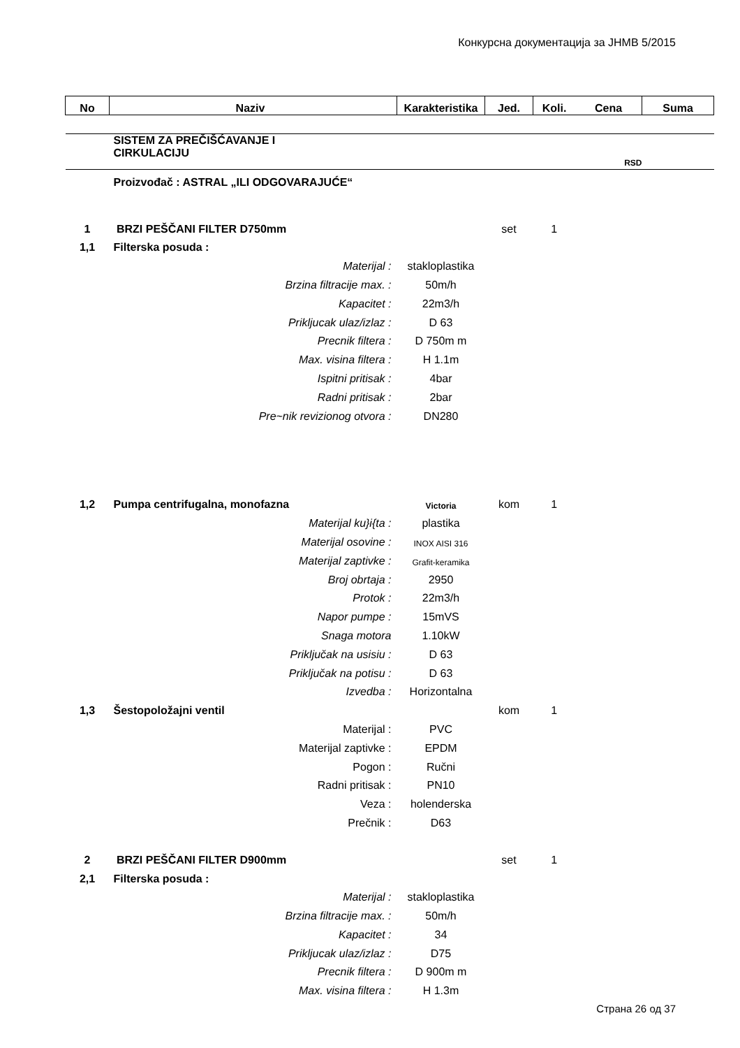Конкурсна документација за ЈНМВ 5/2015
| No | Naziv | Karakteristika | Jed. | Koli. | Cena | Suma |
| --- | --- | --- | --- | --- | --- | --- |
| | SISTEM ZA PREČIŠĆAVANJE I CIRKULACIJU | | | | | |
| | | | | | RSD | |
| | Proizvođač : ASTRAL „ILI ODGOVARAJUĆE“ | | | | | |
| 1 | BRZI PEŠČANI FILTER D750mm | | set | 1 | | |
| 1,1 | Filterska posuda : | | | | | |
| | Materijal : | stakloplastika | | | | |
| | Brzina filtracije max. : | 50m/h | | | | |
| | Kapacitet : | 22m3/h | | | | |
| | Prikljucak ulaz/izlaz : | D 63 | | | | |
| | Precnik filtera : | D 750m m | | | | |
| | Max. visina filtera : | H 1.1m | | | | |
| | Ispitni pritisak : | 4bar | | | | |
| | Radni pritisak : | 2bar | | | | |
| | Pre~nik revizionog otvora : | DN280 | | | | |
| 1,2 | Pumpa centrifugalna, monofazna | Victoria | kom | 1 | | |
| | Materijal ku}i{ta : | plastika | | | | |
| | Materijal osovine : | INOX AISI 316 | | | | |
| | Materijal zaptivke : | Grafit-keramika | | | | |
| | Broj obrtaja : | 2950 | | | | |
| | Protok : | 22m3/h | | | | |
| | Napor pumpe : | 15mVS | | | | |
| | Snaga motora | 1.10kW | | | | |
| | Priključak na usisiu : | D 63 | | | | |
| | Priključak na potisu : | D 63 | | | | |
| | Izvedba : | Horizontalna | | | | |
| 1,3 | Šestopoložajni ventil | | kom | 1 | | |
| | Materijal : | PVC | | | | |
| | Materijal zaptivke : | EPDM | | | | |
| | Pogon : | Ručni | | | | |
| | Radni pritisak : | PN10 | | | | |
| | Veza : | holenderska | | | | |
| | Prečnik : | D63 | | | | |
| 2 | BRZI PEŠČANI FILTER D900mm | | set | 1 | | |
| 2,1 | Filterska posuda : | | | | | |
| | Materijal : | stakloplastika | | | | |
| | Brzina filtracije max. : | 50m/h | | | | |
| | Kapacitet : | 34 | | | | |
| | Prikljucak ulaz/izlaz : | D75 | | | | |
| | Precnik filtera : | D 900m m | | | | |
| | Max. visina filtera : | H 1.3m | | | | |
Страна 26 од 37